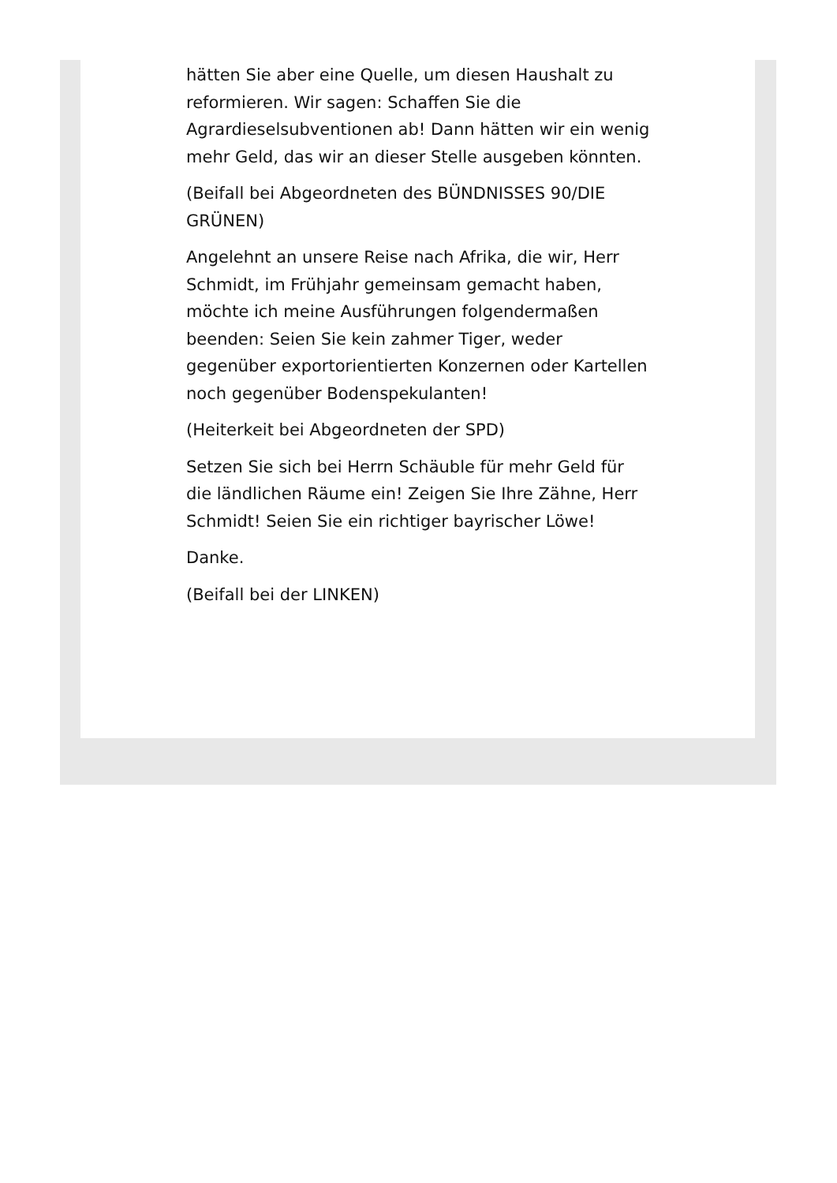hätten Sie aber eine Quelle, um diesen Haushalt zu reformieren. Wir sagen: Schaffen Sie die Agrardieselsubventionen ab! Dann hätten wir ein wenig mehr Geld, das wir an dieser Stelle ausgeben könnten.
(Beifall bei Abgeordneten des BÜNDNISSES 90/DIE GRÜNEN)
Angelehnt an unsere Reise nach Afrika, die wir, Herr Schmidt, im Frühjahr gemeinsam gemacht haben, möchte ich meine Ausführungen folgendermaßen beenden: Seien Sie kein zahmer Tiger, weder gegenüber exportorientierten Konzernen oder Kartellen noch gegenüber Bodenspekulanten!
(Heiterkeit bei Abgeordneten der SPD)
Setzen Sie sich bei Herrn Schäuble für mehr Geld für die ländlichen Räume ein! Zeigen Sie Ihre Zähne, Herr Schmidt! Seien Sie ein richtiger bayrischer Löwe!
Danke.
(Beifall bei der LINKEN)